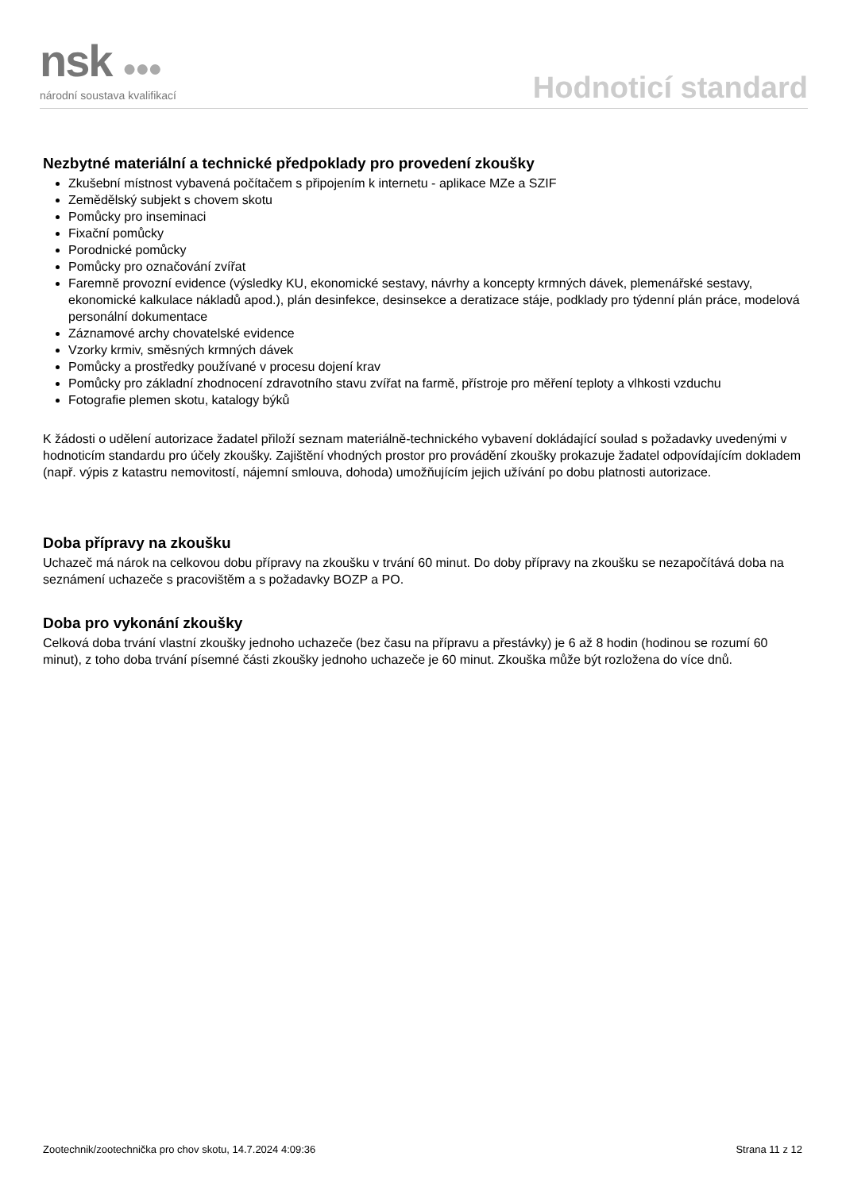nsk ●●●
národní soustava kvalifikací
Hodnoticí standard
Nezbytné materiální a technické předpoklady pro provedení zkoušky
Zkušební místnost vybavená počítačem s připojením k internetu - aplikace MZe a SZIF
Zemědělský subjekt s chovem skotu
Pomůcky pro inseminaci
Fixační pomůcky
Porodnické pomůcky
Pomůcky pro označování zvířat
Faremně provozní evidence (výsledky KU, ekonomické sestavy, návrhy a koncepty krmných dávek, plemenářské sestavy, ekonomické kalkulace nákladů apod.), plán desinfekce, desinsekce a deratizace stáje, podklady pro týdenní plán práce, modelová personální dokumentace
Záznamové archy chovatelské evidence
Vzorky krmiv, směsných krmných dávek
Pomůcky a prostředky používané v procesu dojení krav
Pomůcky pro základní zhodnocení zdravotního stavu zvířat na farmě, přístroje pro měření teploty a vlhkosti vzduchu
Fotografie plemen skotu, katalogy býků
K žádosti o udělení autorizace žadatel přiloží seznam materiálně-technického vybavení dokládající soulad s požadavky uvedenými v hodnoticím standardu pro účely zkoušky. Zajištění vhodných prostor pro provádění zkoušky prokazuje žadatel odpovídajícím dokladem (např. výpis z katastru nemovitostí, nájemní smlouva, dohoda) umožňujícím jejich užívání po dobu platnosti autorizace.
Doba přípravy na zkoušku
Uchazeč má nárok na celkovou dobu přípravy na zkoušku v trvání 60 minut. Do doby přípravy na zkoušku se nezapočítává doba na seznámení uchazeče s pracovištěm a s požadavky BOZP a PO.
Doba pro vykonání zkoušky
Celková doba trvání vlastní zkoušky jednoho uchazeče (bez času na přípravu a přestávky) je 6 až 8 hodin (hodinou se rozumí 60 minut), z toho doba trvání písemné části zkoušky jednoho uchazeče je 60 minut. Zkouška může být rozložena do více dnů.
Zootechnik/zootechnička pro chov skotu, 14.7.2024 4:09:36 Strana 11 z 12